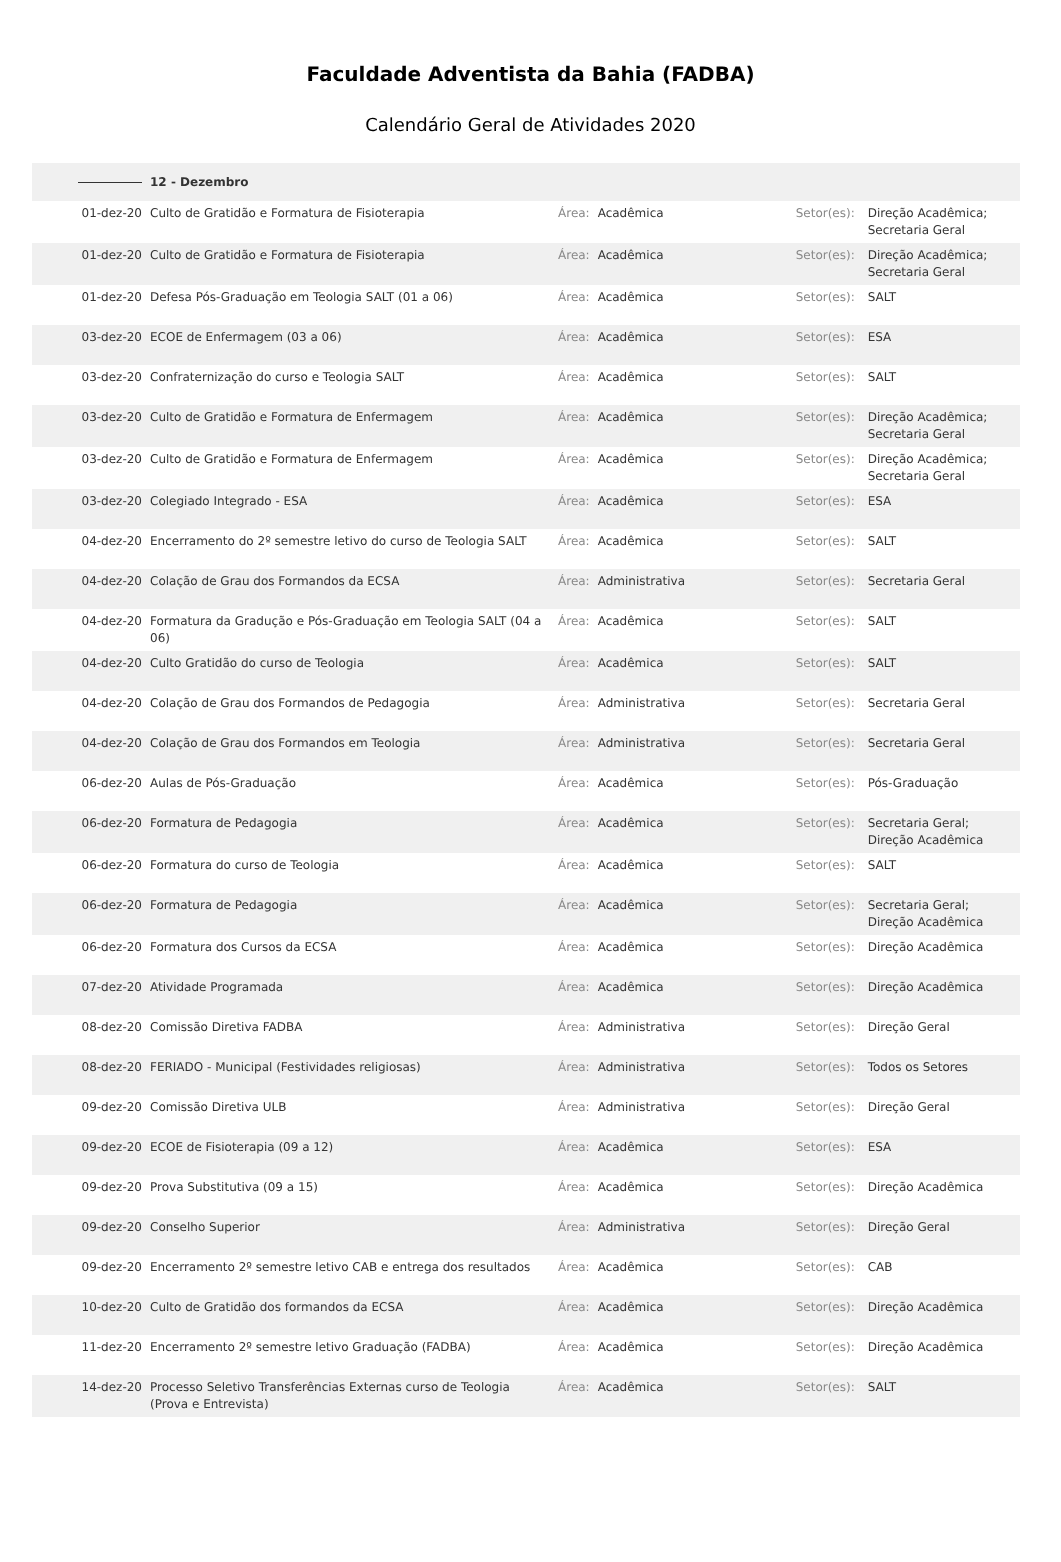Faculdade Adventista da Bahia (FADBA)
Calendário Geral de Atividades 2020
| | 12 - Dezembro | | | | |
| 01-dez-20 | Culto de Gratidão e Formatura de Fisioterapia | Área: | Acadêmica | Setor(es): | Direção Acadêmica; Secretaria Geral |
| 01-dez-20 | Culto de Gratidão e Formatura de Fisioterapia | Área: | Acadêmica | Setor(es): | Direção Acadêmica; Secretaria Geral |
| 01-dez-20 | Defesa Pós-Graduação em Teologia SALT (01 a 06) | Área: | Acadêmica | Setor(es): | SALT |
| 03-dez-20 | ECOE de Enfermagem (03 a 06) | Área: | Acadêmica | Setor(es): | ESA |
| 03-dez-20 | Confraternização do curso e Teologia SALT | Área: | Acadêmica | Setor(es): | SALT |
| 03-dez-20 | Culto de Gratidão e Formatura de Enfermagem | Área: | Acadêmica | Setor(es): | Direção Acadêmica; Secretaria Geral |
| 03-dez-20 | Culto de Gratidão e Formatura de Enfermagem | Área: | Acadêmica | Setor(es): | Direção Acadêmica; Secretaria Geral |
| 03-dez-20 | Colegiado Integrado - ESA | Área: | Acadêmica | Setor(es): | ESA |
| 04-dez-20 | Encerramento do 2º semestre letivo do curso de Teologia SALT | Área: | Acadêmica | Setor(es): | SALT |
| 04-dez-20 | Colação de Grau dos Formandos da ECSA | Área: | Administrativa | Setor(es): | Secretaria Geral |
| 04-dez-20 | Formatura da Gradução e Pós-Graduação em Teologia SALT (04 a 06) | Área: | Acadêmica | Setor(es): | SALT |
| 04-dez-20 | Culto Gratidão do curso de Teologia | Área: | Acadêmica | Setor(es): | SALT |
| 04-dez-20 | Colação de Grau dos Formandos de Pedagogia | Área: | Administrativa | Setor(es): | Secretaria Geral |
| 04-dez-20 | Colação de Grau dos Formandos em Teologia | Área: | Administrativa | Setor(es): | Secretaria Geral |
| 06-dez-20 | Aulas de Pós-Graduação | Área: | Acadêmica | Setor(es): | Pós-Graduação |
| 06-dez-20 | Formatura de Pedagogia | Área: | Acadêmica | Setor(es): | Secretaria Geral; Direção Acadêmica |
| 06-dez-20 | Formatura do curso de Teologia | Área: | Acadêmica | Setor(es): | SALT |
| 06-dez-20 | Formatura de Pedagogia | Área: | Acadêmica | Setor(es): | Secretaria Geral; Direção Acadêmica |
| 06-dez-20 | Formatura dos Cursos da ECSA | Área: | Acadêmica | Setor(es): | Direção Acadêmica |
| 07-dez-20 | Atividade Programada | Área: | Acadêmica | Setor(es): | Direção Acadêmica |
| 08-dez-20 | Comissão Diretiva FADBA | Área: | Administrativa | Setor(es): | Direção Geral |
| 08-dez-20 | FERIADO - Municipal (Festividades religiosas) | Área: | Administrativa | Setor(es): | Todos os Setores |
| 09-dez-20 | Comissão Diretiva ULB | Área: | Administrativa | Setor(es): | Direção Geral |
| 09-dez-20 | ECOE de Fisioterapia (09 a 12) | Área: | Acadêmica | Setor(es): | ESA |
| 09-dez-20 | Prova Substitutiva (09 a 15) | Área: | Acadêmica | Setor(es): | Direção Acadêmica |
| 09-dez-20 | Conselho Superior | Área: | Administrativa | Setor(es): | Direção Geral |
| 09-dez-20 | Encerramento 2º semestre letivo CAB e entrega dos resultados | Área: | Acadêmica | Setor(es): | CAB |
| 10-dez-20 | Culto de Gratidão dos formandos da ECSA | Área: | Acadêmica | Setor(es): | Direção Acadêmica |
| 11-dez-20 | Encerramento 2º semestre letivo Graduação (FADBA) | Área: | Acadêmica | Setor(es): | Direção Acadêmica |
| 14-dez-20 | Processo Seletivo Transferências Externas curso de Teologia (Prova e Entrevista) | Área: | Acadêmica | Setor(es): | SALT |